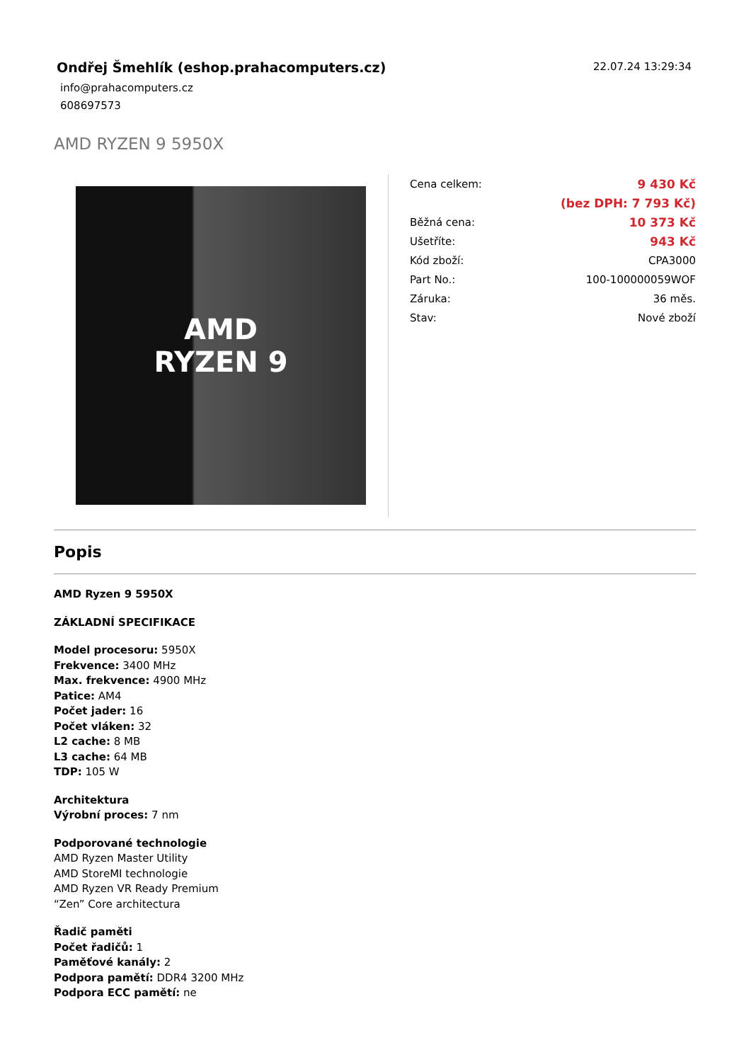Ondřej Šmehlík (eshop.prahacomputers.cz)
info@prahacomputers.cz
608697573
22.07.24 13:29:34
AMD RYZEN 9 5950X
AMD
RYZEN 9
| Cena celkem: | 9 430 Kč |
| | (bez DPH: 7 793 Kč) |
| Běžná cena: | 10 373 Kč |
| Ušetříte: | 943 Kč |
| Kód zboží: | CPA3000 |
| Part No.: | 100-100000059WOF |
| Záruka: | 36 měs. |
| Stav: | Nové zboží |
Popis
AMD Ryzen 9 5950X
ZÁKLADNÍ SPECIFIKACE
Model procesoru: 5950X
Frekvence: 3400 MHz
Max. frekvence: 4900 MHz
Patice: AM4
Počet jader: 16
Počet vláken: 32
L2 cache: 8 MB
L3 cache: 64 MB
TDP: 105 W
Architektura
Výrobní proces: 7 nm
Podporované technologie
AMD Ryzen Master Utility
AMD StoreMI technologie
AMD Ryzen VR Ready Premium
“Zen” Core architectura
Řadič paměti
Počet řadičů: 1
Paměťové kanály: 2
Podpora pamětí: DDR4 3200 MHz
Podpora ECC pamětí: ne